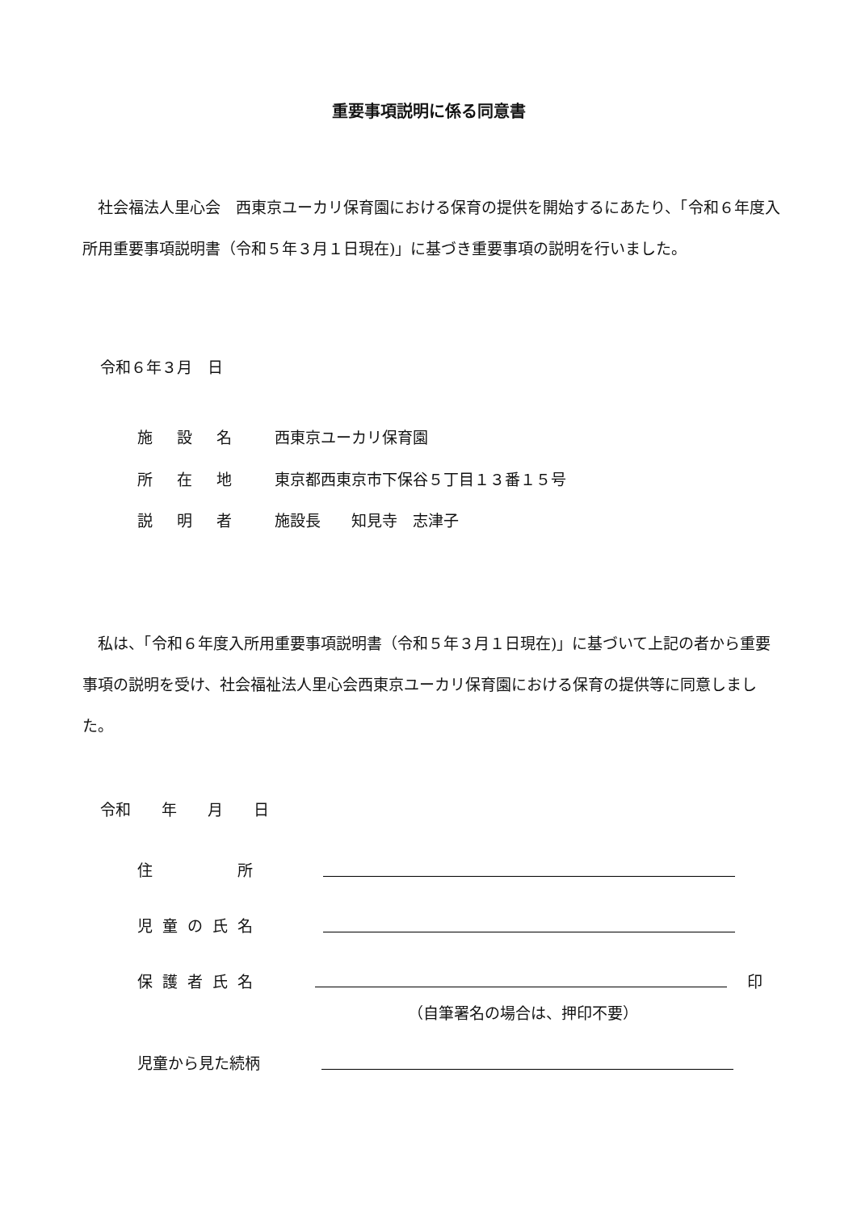重要事項説明に係る同意書
　社会福法人里心会　西東京ユーカリ保育園における保育の提供を開始するにあたり、「令和６年度入所用重要事項説明書（令和５年３月１日現在)」に基づき重要事項の説明を行いました。
令和６年３月　日
施 設 名 西東京ユーカリ保育園
所 在 地 東京都西東京市下保谷５丁目１３番１５号
説 明 者 施設長　　知見寺　志津子
　私は、「令和６年度入所用重要事項説明書（令和５年３月１日現在)」に基づいて上記の者から重要事項の説明を受け、社会福祉法人里心会西東京ユーカリ保育園における保育の提供等に同意しました。
令和　　年　　月　　日
住　　　所
児童の氏名
保護者氏名 印
（自筆署名の場合は、押印不要）
児童から見た続柄